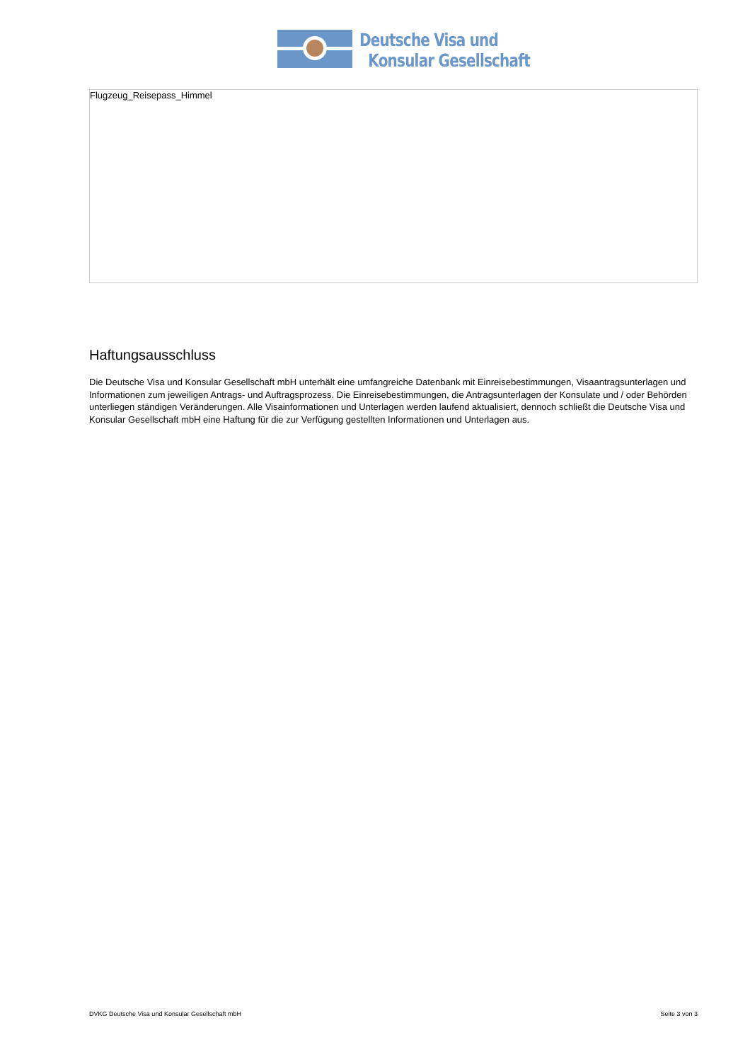Deutsche Visa und
Konsular Gesellschaft
Flugzeug_Reisepass_Himmel
Haftungsausschluss
Die Deutsche Visa und Konsular Gesellschaft mbH unterhält eine umfangreiche Datenbank mit Einreisebestimmungen, Visaantragsunterlagen und Informationen zum jeweiligen Antrags- und Auftragsprozess. Die Einreisebestimmungen, die Antragsunterlagen der Konsulate und / oder Behörden unterliegen ständigen Veränderungen. Alle Visainformationen und Unterlagen werden laufend aktualisiert, dennoch schließt die Deutsche Visa und Konsular Gesellschaft mbH eine Haftung für die zur Verfügung gestellten Informationen und Unterlagen aus.
DVKG Deutsche Visa und Konsular Gesellschaft mbH Seite 3 von 3